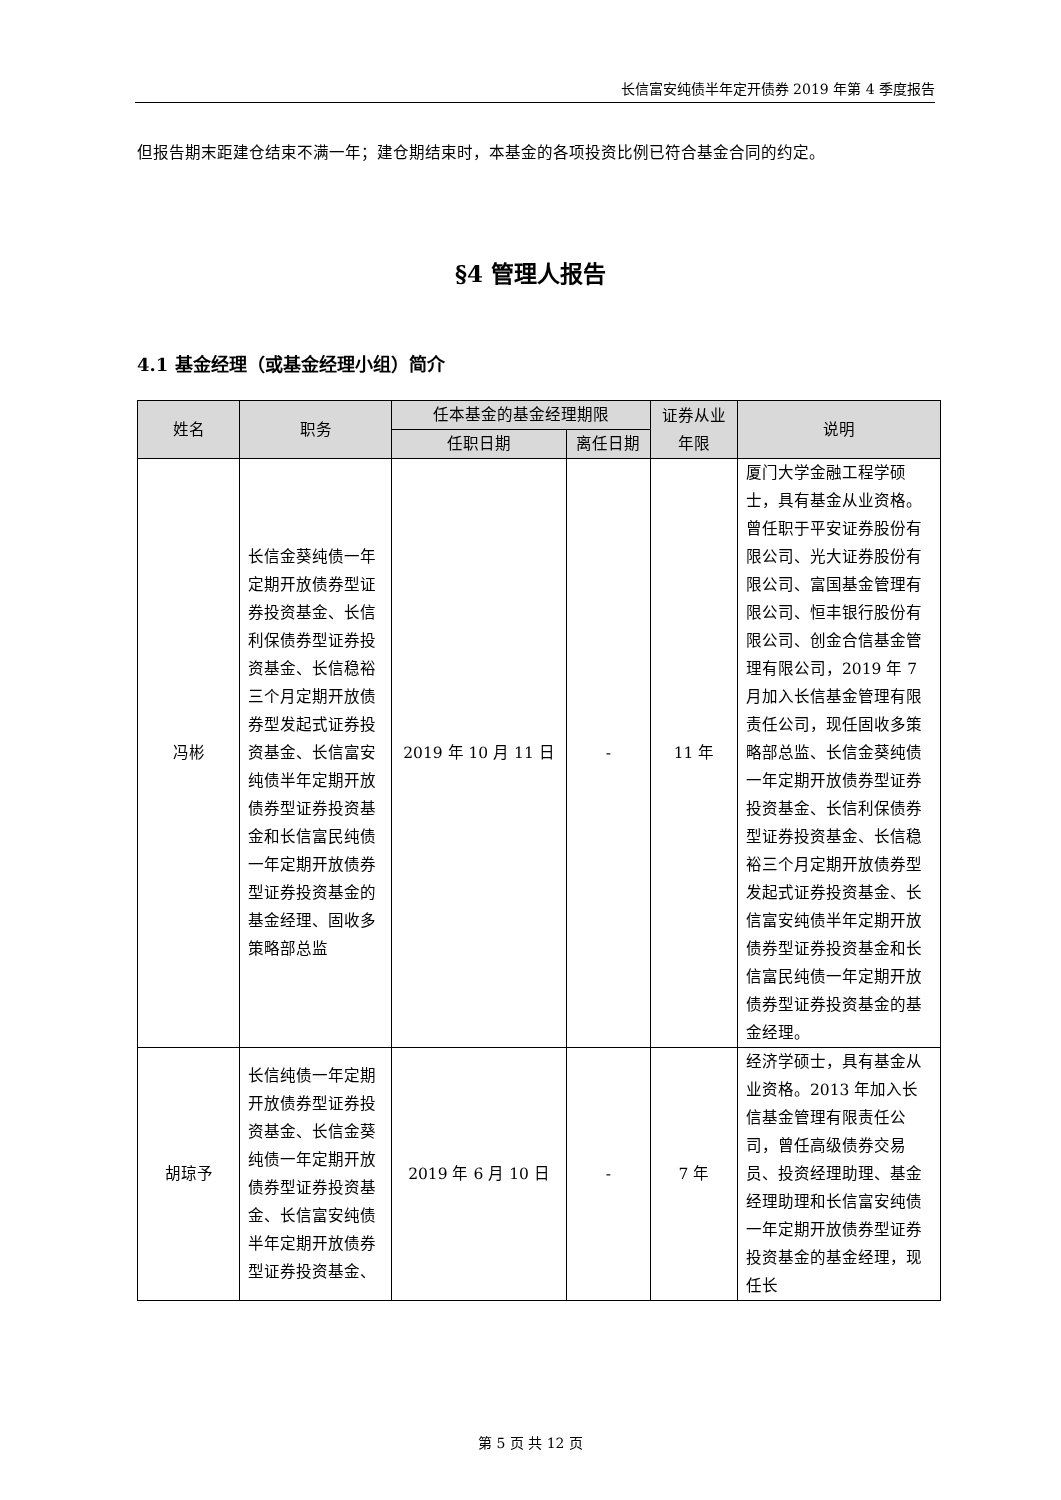长信富安纯债半年定开债券 2019 年第 4 季度报告
但报告期末距建仓结束不满一年；建仓期结束时，本基金的各项投资比例已符合基金合同的约定。
§4 管理人报告
4.1 基金经理（或基金经理小组）简介
| 姓名 | 职务 | 任本基金的基金经理期限 | | 证券从业年限 | 说明 |
| --- | --- | --- | --- | --- | --- |
| | | 任职日期 | 离任日期 | | |
| 冯彬 | 长信金葵纯债一年定期开放债券型证券投资基金、长信利保债券型证券投资基金、长信稳裕三个月定期开放债券型发起式证券投资基金、长信富安纯债半年定期开放债券型证券投资基金和长信富民纯债一年定期开放债券型证券投资基金的基金经理、固收多策略部总监 | 2019 年 10 月 11 日 | - | 11 年 | 厦门大学金融工程学硕士，具有基金从业资格。曾任职于平安证券股份有限公司、光大证券股份有限公司、富国基金管理有限公司、恒丰银行股份有限公司、创金合信基金管理有限公司，2019 年 7 月加入长信基金管理有限责任公司，现任固收多策略部总监、长信金葵纯债一年定期开放债券型证券投资基金、长信利保债券型证券投资基金、长信稳裕三个月定期开放债券型发起式证券投资基金、长信富安纯债半年定期开放债券型证券投资基金和长信富民纯债一年定期开放债券型证券投资基金的基金经理。 |
| 胡琼予 | 长信纯债一年定期开放债券型证券投资基金、长信金葵纯债一年定期开放债券型证券投资基金、长信富安纯债半年定期开放债券型证券投资基金、 | 2019 年 6 月 10 日 | - | 7 年 | 经济学硕士，具有基金从业资格。2013 年加入长信基金管理有限责任公司，曾任高级债券交易员、投资经理助理、基金经理助理和长信富安纯债一年定期开放债券型证券投资基金的基金经理，现任长 |
第 5 页 共 12 页